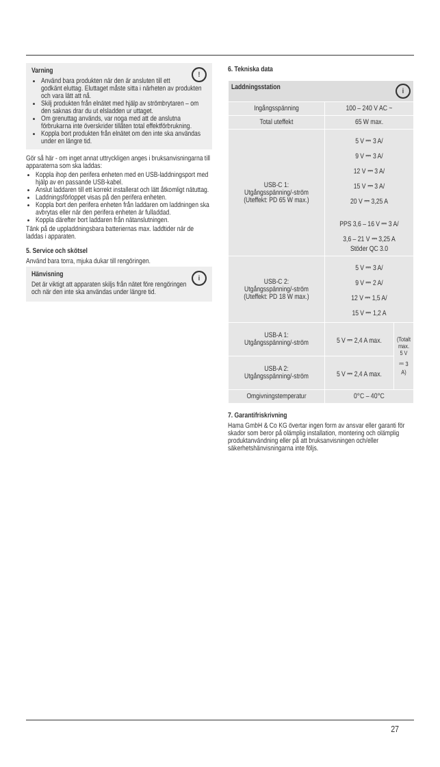!
Varning
Använd bara produkten när den är ansluten till ett godkänt eluttag. Eluttaget måste sitta i närheten av produkten och vara lätt att nå.
Skilj produkten från elnätet med hjälp av strömbrytaren – om den saknas drar du ut elsladden ur uttaget.
Om grenuttag används, var noga med att de anslutna förbrukarna inte överskrider tillåten total effektförbrukning.
Koppla bort produkten från elnätet om den inte ska användas under en längre tid.
Gör så här - om inget annat uttryckligen anges i bruksanvisningarna till apparaterna som ska laddas:
Koppla ihop den perifera enheten med en USB-laddningsport med hjälp av en passande USB-kabel.
Anslut laddaren till ett korrekt installerat och lätt åtkomligt nätuttag.
Laddningsförloppet visas på den perifera enheten.
Koppla bort den perifera enheten från laddaren om laddningen ska avbrytas eller när den perifera enheten är fulladdad.
Koppla därefter bort laddaren från nätanslutningen.
Tänk på de uppladdningsbara batteriernas max. laddtider när de laddas i apparaten.
5. Service och skötsel
Använd bara torra, mjuka dukar till rengöringen.
i
Hänvisning
Det är viktigt att apparaten skiljs från nätet före rengöringen och när den inte ska användas under längre tid.
6. Tekniska data
| Laddningsstation i | | |
| --- | --- | --- |
| Ingångsspänning | 100 – 240 V AC ~ | |
| Total uteffekt | 65 W max. | |
| USB-C 1: Utgångsspänning/-ström (Uteffekt: PD 65 W max.) | 5 V ⎓ 3 A/ 9 V ⎓ 3 A/ 12 V ⎓ 3 A/ 15 V ⎓ 3 A/ 20 V ⎓ 3,25 A PPS 3,6 – 16 V ⎓ 3 A/ 3,6 – 21 V ⎓ 3,25 A Stöder QC 3.0 | |
| USB-C 2: Utgångsspänning/-ström (Uteffekt: PD 18 W max.) | 5 V ⎓ 3 A/ 9 V ⎓ 2 A/ 12 V ⎓ 1,5 A/ 15 V ⎓ 1,2 A | |
| USB-A 1: Utgångsspänning/-ström | 5 V ⎓ 2,4 A max. | (Totalt max. 5 V ⎓ 3 A) |
| USB-A 2: Utgångsspänning/-ström | 5 V ⎓ 2,4 A max. | |
| Omgivningstemperatur | 0°C – 40°C | |
7. Garantifriskrivning
Hama GmbH & Co KG övertar ingen form av ansvar eller garanti för skador som beror på olämplig installation, montering och olämplig produktanvändning eller på att bruksanvisningen och/eller säkerhetshänvisningarna inte följs.
27